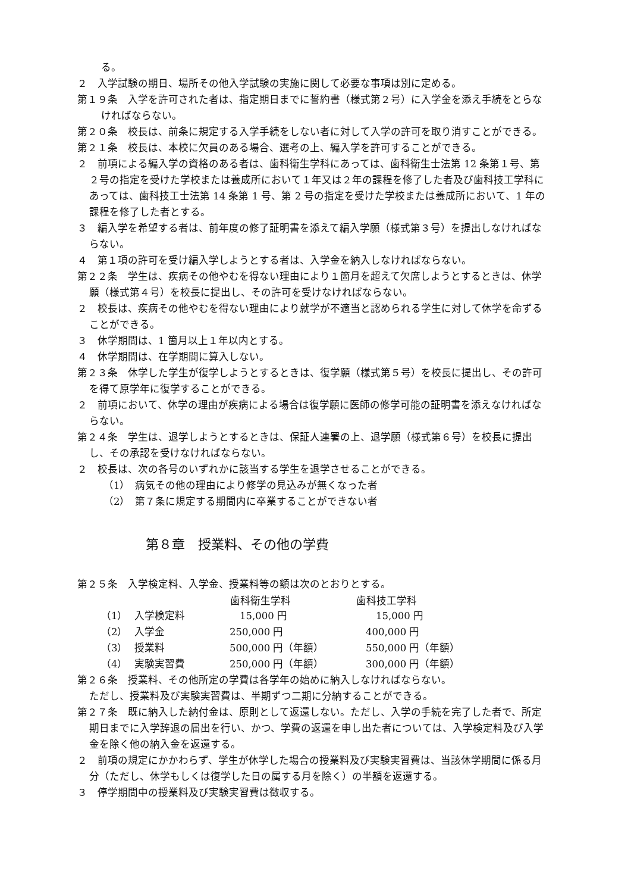る。
２　入学試験の期日、場所その他入学試験の実施に関して必要な事項は別に定める。
第１９条　入学を許可された者は、指定期日までに誓約書（様式第２号）に入学金を添え手続をとらなければならない。
第２０条　校長は、前条に規定する入学手続をしない者に対して入学の許可を取り消すことができる。
第２１条　校長は、本校に欠員のある場合、選考の上、編入学を許可することができる。
２　前項による編入学の資格のある者は、歯科衛生学科にあっては、歯科衛生士法第 12 条第１号、第２号の指定を受けた学校または養成所において１年又は２年の課程を修了した者及び歯科技工学科にあっては、歯科技工士法第 14 条第 1 号、第 2 号の指定を受けた学校または養成所において、1 年の課程を修了した者とする。
３　編入学を希望する者は、前年度の修了証明書を添えて編入学願（様式第３号）を提出しなければならない。
４　第１項の許可を受け編入学しようとする者は、入学金を納入しなければならない。
第２２条　学生は、疾病その他やむを得ない理由により１箇月を超えて欠席しようとするときは、休学願（様式第４号）を校長に提出し、その許可を受けなければならない。
２　校長は、疾病その他やむを得ない理由により就学が不適当と認められる学生に対して休学を命ずることができる。
３　休学期間は、1 箇月以上１年以内とする。
４　休学期間は、在学期間に算入しない。
第２３条　休学した学生が復学しようとするときは、復学願（様式第５号）を校長に提出し、その許可を得て原学年に復学することができる。
２　前項において、休学の理由が疾病による場合は復学願に医師の修学可能の証明書を添えなければならない。
第２４条　学生は、退学しようとするときは、保証人連署の上、退学願（様式第６号）を校長に提出し、その承認を受けなければならない。
２　校長は、次の各号のいずれかに該当する学生を退学させることができる。
（1）　病気その他の理由により修学の見込みが無くなった者
（2）　第７条に規定する期間内に卒業することができない者
第８章　授業料、その他の学費
第２５条　入学検定料、入学金、授業料等の額は次のとおりとする。
| | | 歯科衛生学科 | 歯科技工学科 |
| --- | --- | --- | --- |
| （1） | 入学検定料 | 15,000 円 | 15,000 円 |
| （2） | 入学金 | 250,000 円 | 400,000 円 |
| （3） | 授業料 | 500,000 円（年額） | 550,000 円（年額） |
| （4） | 実験実習費 | 250,000 円（年額） | 300,000 円（年額） |
第２６条　授業料、その他所定の学費は各学年の始めに納入しなければならない。
ただし、授業料及び実験実習費は、半期ずつ二期に分納することができる。
第２７条　既に納入した納付金は、原則として返還しない。ただし、入学の手続を完了した者で、所定期日までに入学辞退の届出を行い、かつ、学費の返還を申し出た者については、入学検定料及び入学金を除く他の納入金を返還する。
２　前項の規定にかかわらず、学生が休学した場合の授業料及び実験実習費は、当該休学期間に係る月分（ただし、休学もしくは復学した日の属する月を除く）の半額を返還する。
３　停学期間中の授業料及び実験実習費は徴収する。